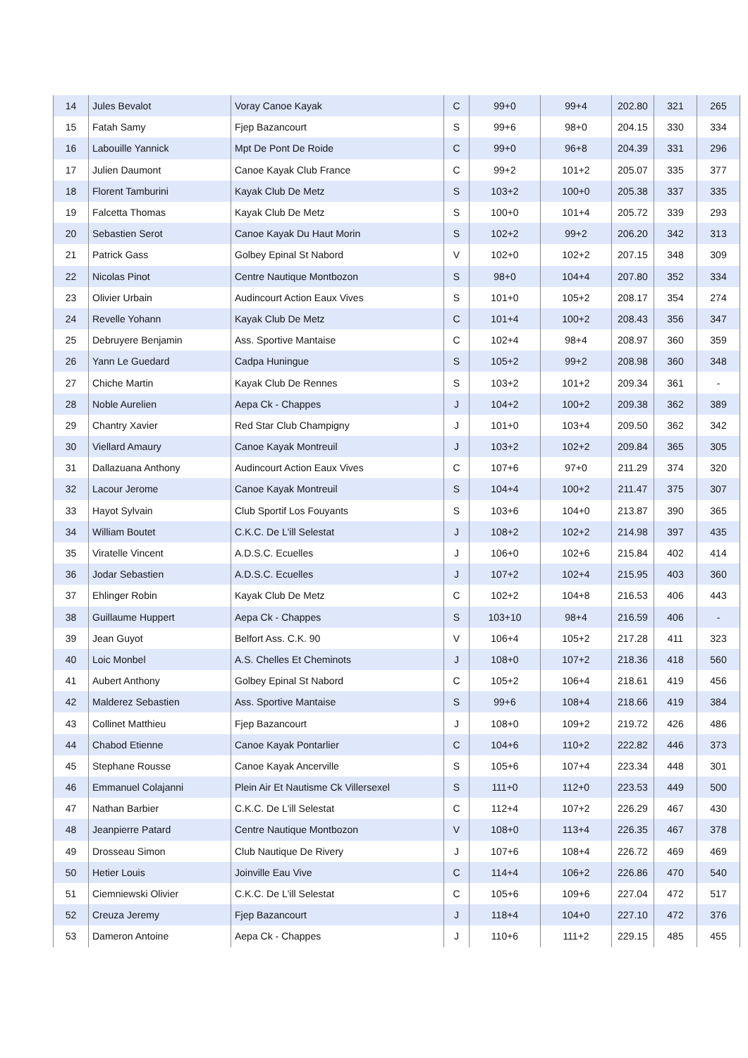| 14 | Jules Bevalot | Voray Canoe Kayak | C | 99+0 | 99+4 | 202.80 | 321 | 265 |
| 15 | Fatah Samy | Fjep Bazancourt | S | 99+6 | 98+0 | 204.15 | 330 | 334 |
| 16 | Labouille Yannick | Mpt De Pont De Roide | C | 99+0 | 96+8 | 204.39 | 331 | 296 |
| 17 | Julien Daumont | Canoe Kayak Club France | C | 99+2 | 101+2 | 205.07 | 335 | 377 |
| 18 | Florent Tamburini | Kayak Club De Metz | S | 103+2 | 100+0 | 205.38 | 337 | 335 |
| 19 | Falcetta Thomas | Kayak Club De Metz | S | 100+0 | 101+4 | 205.72 | 339 | 293 |
| 20 | Sebastien Serot | Canoe Kayak Du Haut Morin | S | 102+2 | 99+2 | 206.20 | 342 | 313 |
| 21 | Patrick Gass | Golbey Epinal St Nabord | V | 102+0 | 102+2 | 207.15 | 348 | 309 |
| 22 | Nicolas Pinot | Centre Nautique Montbozon | S | 98+0 | 104+4 | 207.80 | 352 | 334 |
| 23 | Olivier Urbain | Audincourt Action Eaux Vives | S | 101+0 | 105+2 | 208.17 | 354 | 274 |
| 24 | Revelle Yohann | Kayak Club De Metz | C | 101+4 | 100+2 | 208.43 | 356 | 347 |
| 25 | Debruyere Benjamin | Ass. Sportive Mantaise | C | 102+4 | 98+4 | 208.97 | 360 | 359 |
| 26 | Yann Le Guedard | Cadpa Huningue | S | 105+2 | 99+2 | 208.98 | 360 | 348 |
| 27 | Chiche Martin | Kayak Club De Rennes | S | 103+2 | 101+2 | 209.34 | 361 | - |
| 28 | Noble Aurelien | Aepa Ck - Chappes | J | 104+2 | 100+2 | 209.38 | 362 | 389 |
| 29 | Chantry Xavier | Red Star Club Champigny | J | 101+0 | 103+4 | 209.50 | 362 | 342 |
| 30 | Viellard Amaury | Canoe Kayak Montreuil | J | 103+2 | 102+2 | 209.84 | 365 | 305 |
| 31 | Dallazuana Anthony | Audincourt Action Eaux Vives | C | 107+6 | 97+0 | 211.29 | 374 | 320 |
| 32 | Lacour Jerome | Canoe Kayak Montreuil | S | 104+4 | 100+2 | 211.47 | 375 | 307 |
| 33 | Hayot Sylvain | Club Sportif Los Fouyants | S | 103+6 | 104+0 | 213.87 | 390 | 365 |
| 34 | William Boutet | C.K.C. De L'ill Selestat | J | 108+2 | 102+2 | 214.98 | 397 | 435 |
| 35 | Viratelle Vincent | A.D.S.C. Ecuelles | J | 106+0 | 102+6 | 215.84 | 402 | 414 |
| 36 | Jodar Sebastien | A.D.S.C. Ecuelles | J | 107+2 | 102+4 | 215.95 | 403 | 360 |
| 37 | Ehlinger Robin | Kayak Club De Metz | C | 102+2 | 104+8 | 216.53 | 406 | 443 |
| 38 | Guillaume Huppert | Aepa Ck - Chappes | S | 103+10 | 98+4 | 216.59 | 406 | - |
| 39 | Jean Guyot | Belfort Ass. C.K. 90 | V | 106+4 | 105+2 | 217.28 | 411 | 323 |
| 40 | Loic Monbel | A.S. Chelles Et Cheminots | J | 108+0 | 107+2 | 218.36 | 418 | 560 |
| 41 | Aubert Anthony | Golbey Epinal St Nabord | C | 105+2 | 106+4 | 218.61 | 419 | 456 |
| 42 | Malderez Sebastien | Ass. Sportive Mantaise | S | 99+6 | 108+4 | 218.66 | 419 | 384 |
| 43 | Collinet Matthieu | Fjep Bazancourt | J | 108+0 | 109+2 | 219.72 | 426 | 486 |
| 44 | Chabod Etienne | Canoe Kayak Pontarlier | C | 104+6 | 110+2 | 222.82 | 446 | 373 |
| 45 | Stephane Rousse | Canoe Kayak Ancerville | S | 105+6 | 107+4 | 223.34 | 448 | 301 |
| 46 | Emmanuel Colajanni | Plein Air Et Nautisme Ck Villersexel | S | 111+0 | 112+0 | 223.53 | 449 | 500 |
| 47 | Nathan Barbier | C.K.C. De L'ill Selestat | C | 112+4 | 107+2 | 226.29 | 467 | 430 |
| 48 | Jeanpierre Patard | Centre Nautique Montbozon | V | 108+0 | 113+4 | 226.35 | 467 | 378 |
| 49 | Drosseau Simon | Club Nautique De Rivery | J | 107+6 | 108+4 | 226.72 | 469 | 469 |
| 50 | Hetier Louis | Joinville Eau Vive | C | 114+4 | 106+2 | 226.86 | 470 | 540 |
| 51 | Ciemniewski Olivier | C.K.C. De L'ill Selestat | C | 105+6 | 109+6 | 227.04 | 472 | 517 |
| 52 | Creuza Jeremy | Fjep Bazancourt | J | 118+4 | 104+0 | 227.10 | 472 | 376 |
| 53 | Dameron Antoine | Aepa Ck - Chappes | J | 110+6 | 111+2 | 229.15 | 485 | 455 |